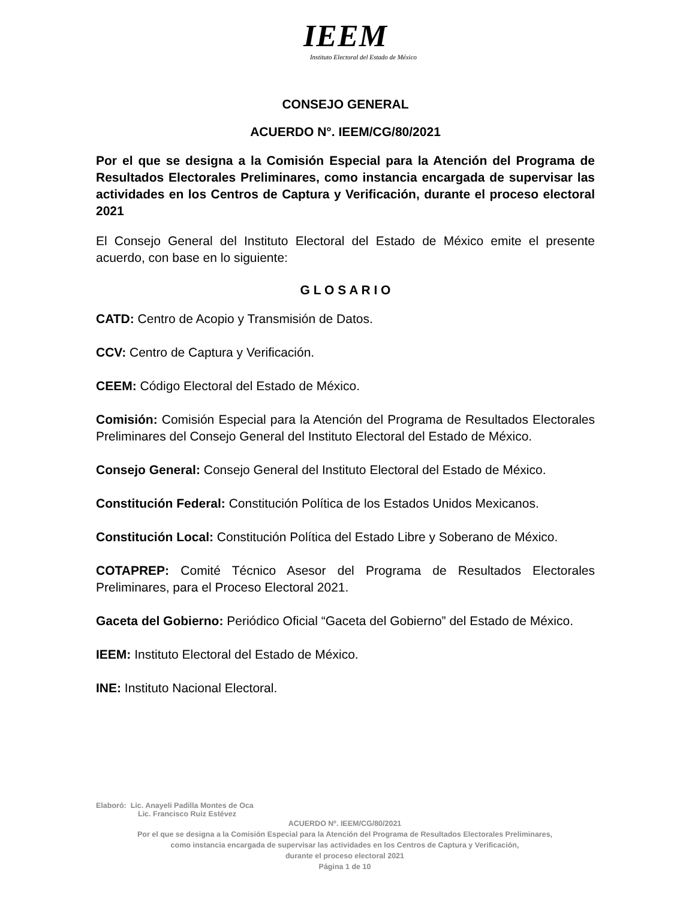IEEM
Instituto Electoral del Estado de México
CONSEJO GENERAL
ACUERDO N°. IEEM/CG/80/2021
Por el que se designa a la Comisión Especial para la Atención del Programa de Resultados Electorales Preliminares, como instancia encargada de supervisar las actividades en los Centros de Captura y Verificación, durante el proceso electoral 2021
El Consejo General del Instituto Electoral del Estado de México emite el presente acuerdo, con base en lo siguiente:
G L O S A R I O
CATD: Centro de Acopio y Transmisión de Datos.
CCV: Centro de Captura y Verificación.
CEEM: Código Electoral del Estado de México.
Comisión: Comisión Especial para la Atención del Programa de Resultados Electorales Preliminares del Consejo General del Instituto Electoral del Estado de México.
Consejo General: Consejo General del Instituto Electoral del Estado de México.
Constitución Federal: Constitución Política de los Estados Unidos Mexicanos.
Constitución Local: Constitución Política del Estado Libre y Soberano de México.
COTAPREP: Comité Técnico Asesor del Programa de Resultados Electorales Preliminares, para el Proceso Electoral 2021.
Gaceta del Gobierno: Periódico Oficial “Gaceta del Gobierno” del Estado de México.
IEEM: Instituto Electoral del Estado de México.
INE: Instituto Nacional Electoral.
Elaboró: Lic. Anayeli Padilla Montes de Oca
Lic. Francisco Ruiz Estévez
ACUERDO Nº. IEEM/CG/80/2021
Por el que se designa a la Comisión Especial para la Atención del Programa de Resultados Electorales Preliminares,
como instancia encargada de supervisar las actividades en los Centros de Captura y Verificación,
durante el proceso electoral 2021
Página 1 de 10